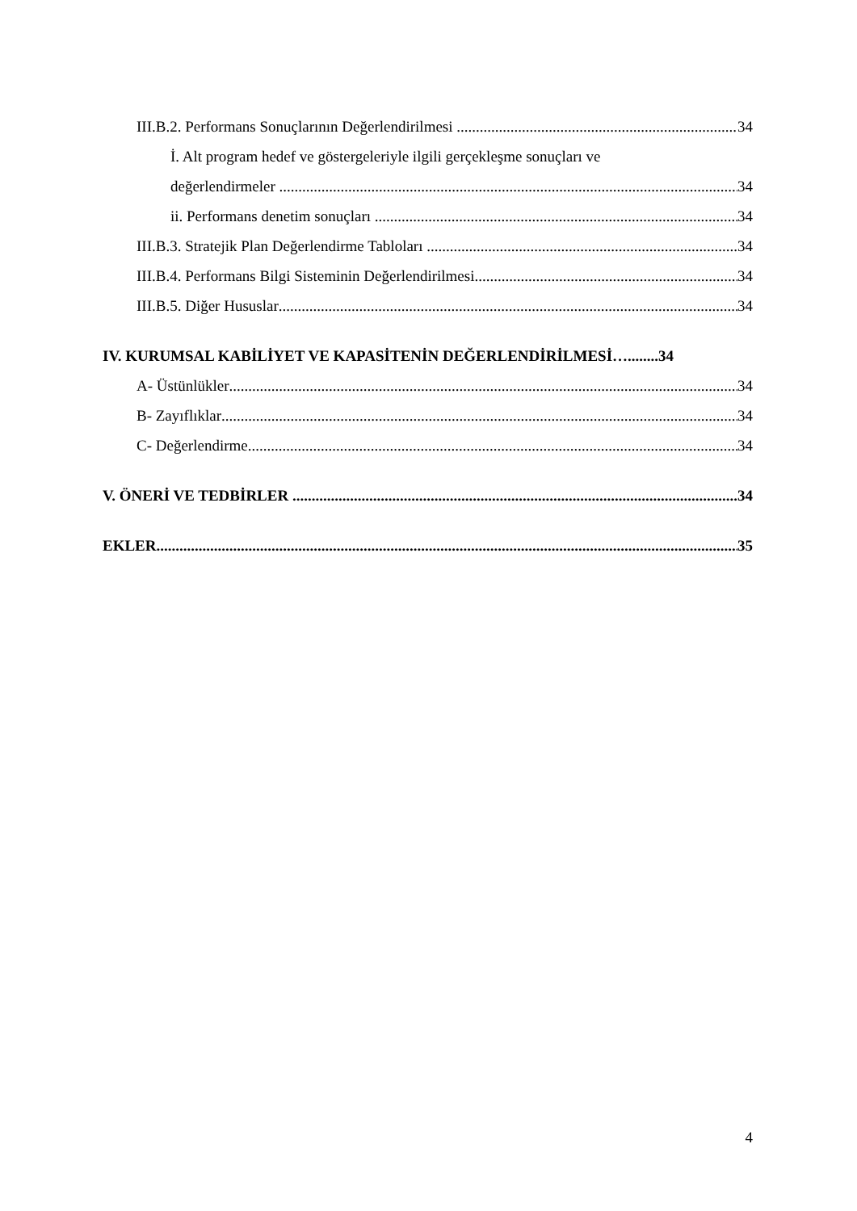III.B.2. Performans Sonuçlarının Değerlendirilmesi 34
İ. Alt program hedef ve göstergeleriyle ilgili gerçekleşme sonuçları ve
değerlendirmeler 34
ii. Performans denetim sonuçları 34
III.B.3. Stratejik Plan Değerlendirme Tabloları 34
III.B.4. Performans Bilgi Sisteminin Değerlendirilmesi 34
III.B.5. Diğer Hususlar 34
IV. KURUMSAL KABİLİYET VE KAPASİTENİN DEĞERLENDİRİLMESİ…........34
A- Üstünlükler 34
B- Zayıflıklar 34
C- Değerlendirme 34
V. ÖNERİ VE TEDBİRLER 34
EKLER 35
4